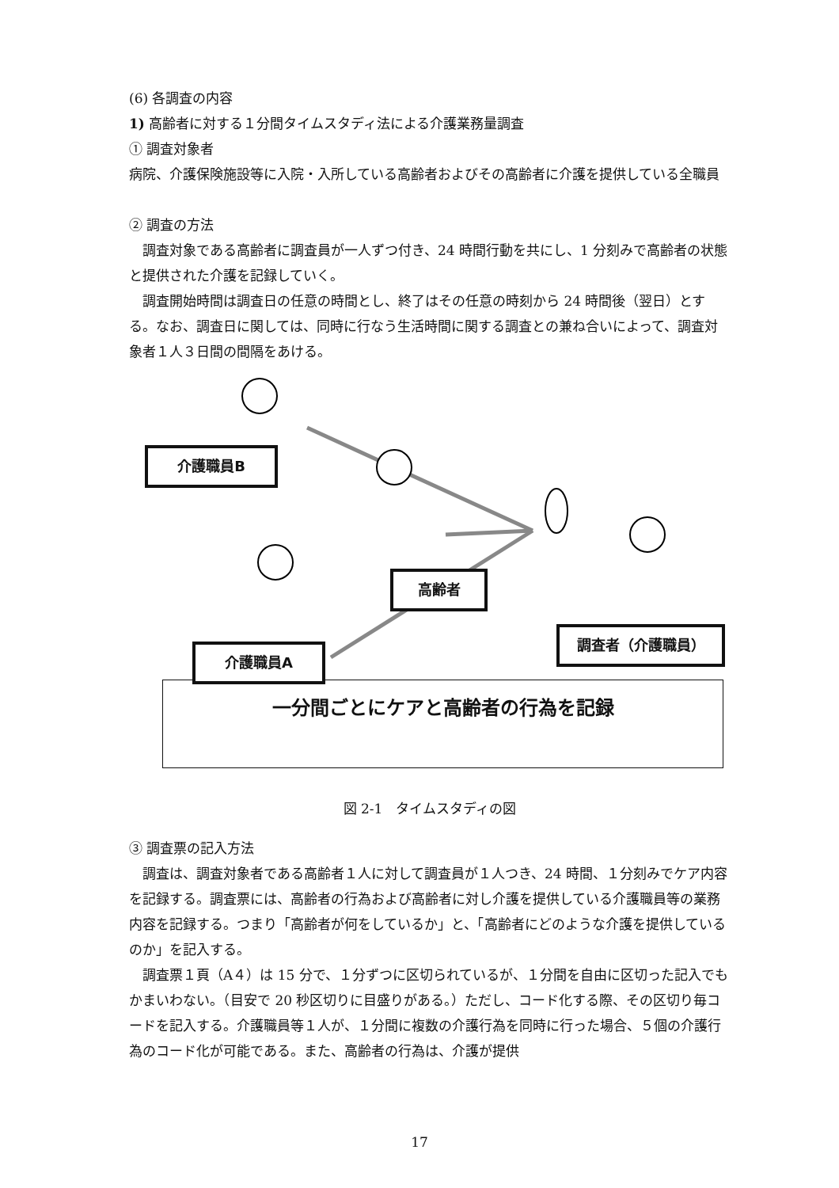(6) 各調査の内容
1) 高齢者に対する１分間タイムスタディ法による介護業務量調査
① 調査対象者
病院、介護保険施設等に入院・入所している高齢者およびその高齢者に介護を提供している全職員
② 調査の方法
調査対象である高齢者に調査員が一人ずつ付き、24 時間行動を共にし、1 分刻みで高齢者の状態と提供された介護を記録していく。
調査開始時間は調査日の任意の時間とし、終了はその任意の時刻から 24 時間後（翌日）とする。なお、調査日に関しては、同時に行なう生活時間に関する調査との兼ね合いによって、調査対象者１人３日間の間隔をあける。
介護職員B
高齢者
調査者（介護職員）
一分間ごとにケアと高齢者の行為を記録
介護職員A
図 2-1　タイムスタディの図
③ 調査票の記入方法
調査は、調査対象者である高齢者１人に対して調査員が１人つき、24 時間、１分刻みでケア内容を記録する。調査票には、高齢者の行為および高齢者に対し介護を提供している介護職員等の業務内容を記録する。つまり「高齢者が何をしているか」と、「高齢者にどのような介護を提供しているのか」を記入する。
調査票１頁（A４）は 15 分で、１分ずつに区切られているが、１分間を自由に区切った記入でもかまいわない。（目安で 20 秒区切りに目盛りがある。）ただし、コード化する際、その区切り毎コードを記入する。介護職員等１人が、１分間に複数の介護行為を同時に行った場合、５個の介護行為のコード化が可能である。また、高齢者の行為は、介護が提供
17